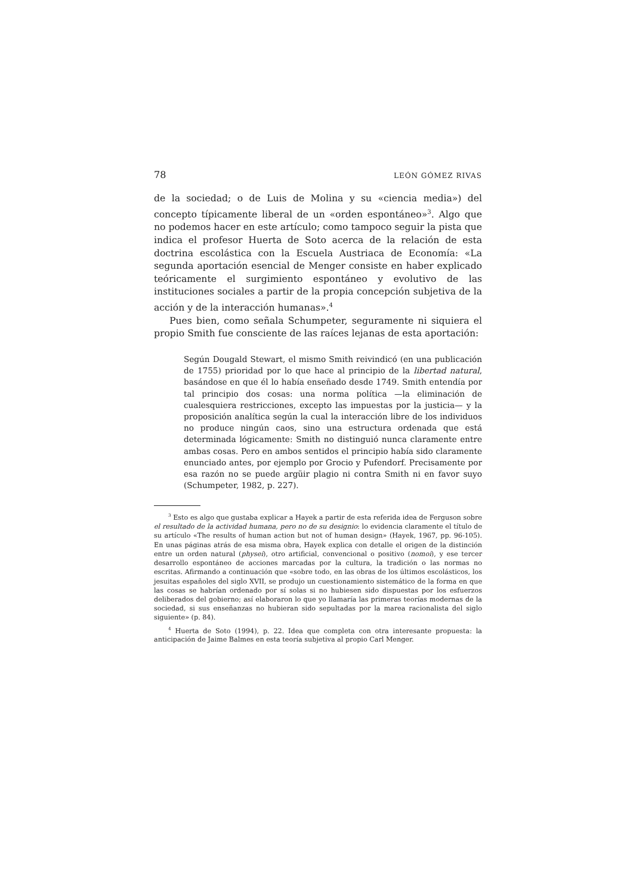78 LEÓN GÓMEZ RIVAS
de la sociedad; o de Luis de Molina y su «ciencia media») del concepto típicamente liberal de un «orden espontáneo»<sup>3</sup>. Algo que no podemos hacer en este artículo; como tampoco seguir la pista que indica el profesor Huerta de Soto acerca de la relación de esta doctrina escolástica con la Escuela Austriaca de Economía: «La segunda aportación esencial de Menger consiste en haber explicado teóricamente el surgimiento espontáneo y evolutivo de las instituciones sociales a partir de la propia concepción subjetiva de la acción y de la interacción humanas».<sup>4</sup>
Pues bien, como señala Schumpeter, seguramente ni siquiera el propio Smith fue consciente de las raíces lejanas de esta aportación:
Según Dougald Stewart, el mismo Smith reivindicó (en una publicación de 1755) prioridad por lo que hace al principio de la libertad natural, basándose en que él lo había enseñado desde 1749. Smith entendía por tal principio dos cosas: una norma política —la eliminación de cualesquiera restricciones, excepto las impuestas por la justicia— y la proposición analítica según la cual la interacción libre de los individuos no produce ningún caos, sino una estructura ordenada que está determinada lógicamente: Smith no distinguió nunca claramente entre ambas cosas. Pero en ambos sentidos el principio había sido claramente enunciado antes, por ejemplo por Grocio y Pufendorf. Precisamente por esa razón no se puede argüir plagio ni contra Smith ni en favor suyo (Schumpeter, 1982, p. 227).
<sup>3</sup> Esto es algo que gustaba explicar a Hayek a partir de esta referida idea de Ferguson sobre el resultado de la actividad humana, pero no de su designio: lo evidencia claramente el título de su artículo «The results of human action but not of human design» (Hayek, 1967, pp. 96-105). En unas páginas atrás de esa misma obra, Hayek explica con detalle el origen de la distinción entre un orden natural (physei), otro artificial, convencional o positivo (nomoi), y ese tercer desarrollo espontáneo de acciones marcadas por la cultura, la tradición o las normas no escritas. Afirmando a continuación que «sobre todo, en las obras de los últimos escolásticos, los jesuitas españoles del siglo XVII, se produjo un cuestionamiento sistemático de la forma en que las cosas se habrían ordenado por sí solas si no hubiesen sido dispuestas por los esfuerzos deliberados del gobierno; así elaboraron lo que yo llamaría las primeras teorías modernas de la sociedad, si sus enseñanzas no hubieran sido sepultadas por la marea racionalista del siglo siguiente» (p. 84).
<sup>4</sup> Huerta de Soto (1994), p. 22. Idea que completa con otra interesante propuesta: la anticipación de Jaime Balmes en esta teoría subjetiva al propio Carl Menger.